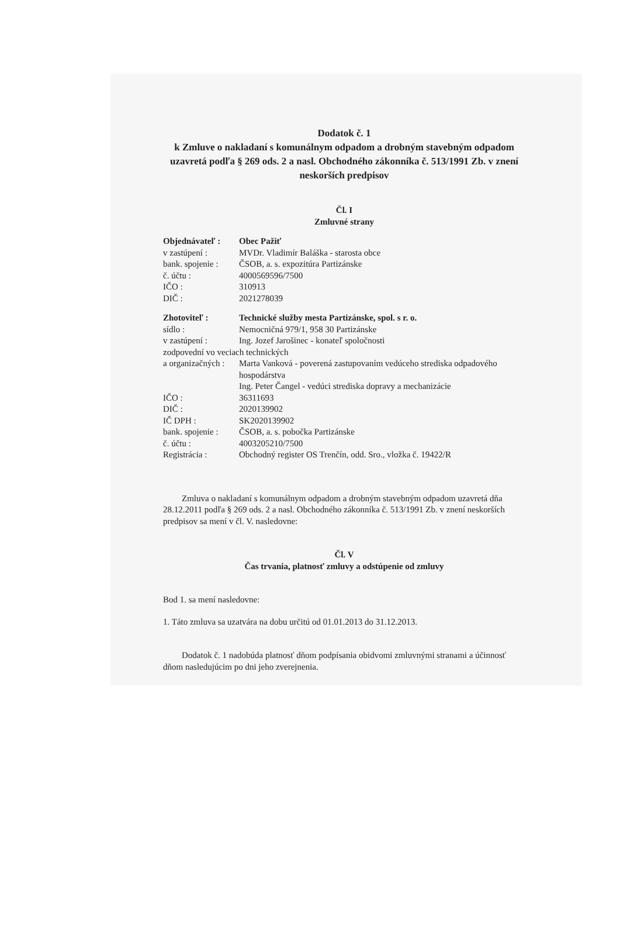Dodatok č. 1
k Zmluve o nakladaní s komunálnym odpadom a drobným stavebným odpadom uzavretá podľa § 269 ods. 2 a nasl. Obchodného zákonníka č. 513/1991 Zb. v znení neskorších predpisov
Čl. I
Zmluvné strany
| Objednávateľ : | Obec Pažiť |
| v zastúpení : | MVDr. Vladimír Baláška - starosta obce |
| bank. spojenie : | ČSOB, a. s. expozitúra Partizánske |
| č. účtu : | 4000569596/7500 |
| IČO : | 310913 |
| DIČ : | 2021278039 |
| Zhotoviteľ : | Technické služby mesta Partizánske, spol. s r. o. |
| sídlo : | Nemocničná 979/1, 958 30 Partizánske |
| v zastúpení : | Ing. Jozef Jarošinec - konateľ spoločnosti |
| zodpovední vo veciach technických | |
| a organizačných : | Marta Vanková - poverená zastupovaním vedúceho strediska odpadového hospodárstva Ing. Peter Čangel - vedúci strediska dopravy a mechanizácie |
| IČO : | 36311693 |
| DIČ : | 2020139902 |
| IČ DPH : | SK2020139902 |
| bank. spojenie : | ČSOB, a. s. pobočka Partizánske |
| č. účtu : | 4003205210/7500 |
| Registrácia : | Obchodný register OS Trenčín, odd. Sro., vložka č. 19422/R |
Zmluva o nakladaní s komunálnym odpadom a drobným stavebným odpadom uzavretá dňa 28.12.2011 podľa § 269 ods. 2 a nasl. Obchodného zákonníka č. 513/1991 Zb. v znení neskorších predpisov sa mení v čl. V. nasledovne:
Čl. V
Čas trvania, platnosť zmluvy a odstúpenie od zmluvy
Bod 1. sa mení nasledovne:
1. Táto zmluva sa uzatvára na dobu určitú od 01.01.2013 do 31.12.2013.
Dodatok č. 1 nadobúda platnosť dňom podpísania obidvomi zmluvnými stranami a účinnosť dňom nasledujúcim po dni jeho zverejnenia.